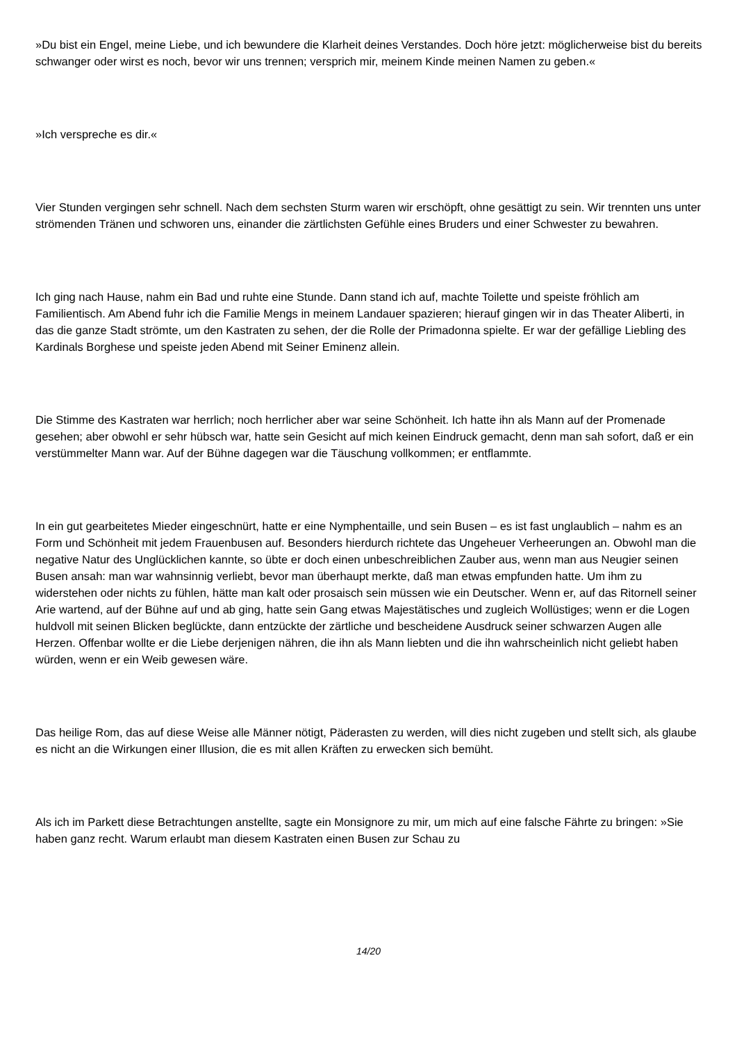»Du bist ein Engel, meine Liebe, und ich bewundere die Klarheit deines Verstandes. Doch höre jetzt: möglicherweise bist du bereits schwanger oder wirst es noch, bevor wir uns trennen; versprich mir, meinem Kinde meinen Namen zu geben.«
»Ich verspreche es dir.«
Vier Stunden vergingen sehr schnell. Nach dem sechsten Sturm waren wir erschöpft, ohne gesättigt zu sein. Wir trennten uns unter strömenden Tränen und schworen uns, einander die zärtlichsten Gefühle eines Bruders und einer Schwester zu bewahren.
Ich ging nach Hause, nahm ein Bad und ruhte eine Stunde. Dann stand ich auf, machte Toilette und speiste fröhlich am Familientisch. Am Abend fuhr ich die Familie Mengs in meinem Landauer spazieren; hierauf gingen wir in das Theater Aliberti, in das die ganze Stadt strömte, um den Kastraten zu sehen, der die Rolle der Primadonna spielte. Er war der gefällige Liebling des Kardinals Borghese und speiste jeden Abend mit Seiner Eminenz allein.
Die Stimme des Kastraten war herrlich; noch herrlicher aber war seine Schönheit. Ich hatte ihn als Mann auf der Promenade gesehen; aber obwohl er sehr hübsch war, hatte sein Gesicht auf mich keinen Eindruck gemacht, denn man sah sofort, daß er ein verstümmelter Mann war. Auf der Bühne dagegen war die Täuschung vollkommen; er entflammte.
In ein gut gearbeitetes Mieder eingeschnürt, hatte er eine Nymphentaille, und sein Busen – es ist fast unglaublich – nahm es an Form und Schönheit mit jedem Frauenbusen auf. Besonders hierdurch richtete das Ungeheuer Verheerungen an. Obwohl man die negative Natur des Unglücklichen kannte, so übte er doch einen unbeschreiblichen Zauber aus, wenn man aus Neugier seinen Busen ansah: man war wahnsinnig verliebt, bevor man überhaupt merkte, daß man etwas empfunden hatte. Um ihm zu widerstehen oder nichts zu fühlen, hätte man kalt oder prosaisch sein müssen wie ein Deutscher. Wenn er, auf das Ritornell seiner Arie wartend, auf der Bühne auf und ab ging, hatte sein Gang etwas Majestätisches und zugleich Wollüstiges; wenn er die Logen huldvoll mit seinen Blicken beglückte, dann entzückte der zärtliche und bescheidene Ausdruck seiner schwarzen Augen alle Herzen. Offenbar wollte er die Liebe derjenigen nähren, die ihn als Mann liebten und die ihn wahrscheinlich nicht geliebt haben würden, wenn er ein Weib gewesen wäre.
Das heilige Rom, das auf diese Weise alle Männer nötigt, Päderasten zu werden, will dies nicht zugeben und stellt sich, als glaube es nicht an die Wirkungen einer Illusion, die es mit allen Kräften zu erwecken sich bemüht.
Als ich im Parkett diese Betrachtungen anstellte, sagte ein Monsignore zu mir, um mich auf eine falsche Fährte zu bringen: »Sie haben ganz recht. Warum erlaubt man diesem Kastraten einen Busen zur Schau zu
14/20